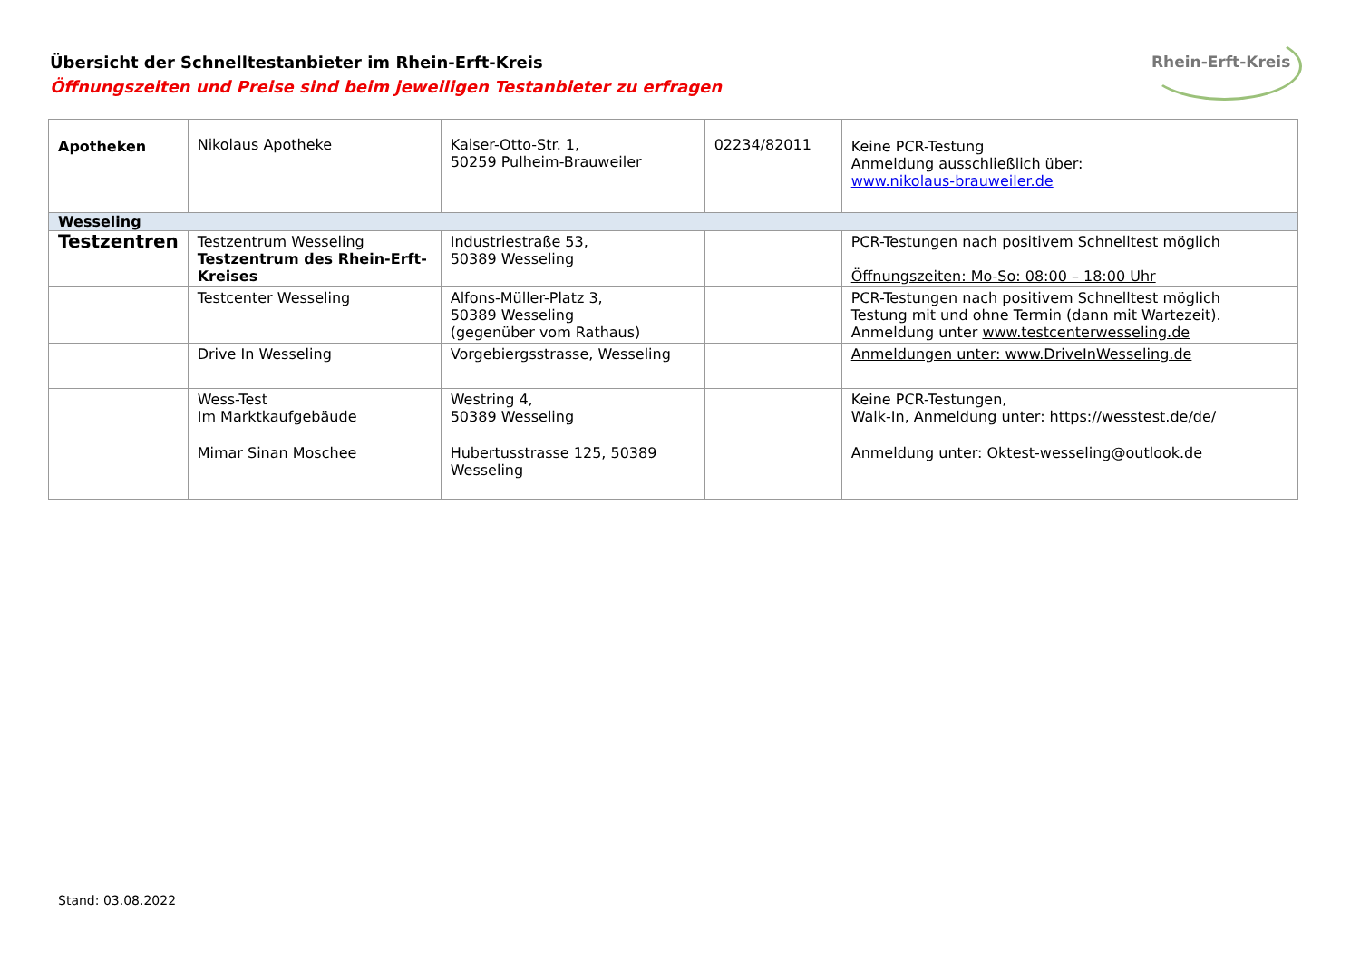Übersicht der Schnelltestanbieter im Rhein-Erft-Kreis
Öffnungszeiten und Preise sind beim jeweiligen Testanbieter zu erfragen
Rhein-Erft-Kreis
| Apotheken | Nikolaus Apotheke | Kaiser-Otto-Str. 1, 50259 Pulheim-Brauweiler | 02234/82011 | Keine PCR-Testung Anmeldung ausschließlich über: www.nikolaus-brauweiler.de |
| Wesseling | | | | |
| Testzentren | Testzentrum Wesseling Testzentrum des Rhein-Erft-Kreises | Industriestraße 53, 50389 Wesseling | | PCR-Testungen nach positivem Schnelltest möglich Öffnungszeiten: Mo-So: 08:00 – 18:00 Uhr |
| | Testcenter Wesseling | Alfons-Müller-Platz 3, 50389 Wesseling (gegenüber vom Rathaus) | | PCR-Testungen nach positivem Schnelltest möglich Testung mit und ohne Termin (dann mit Wartezeit). Anmeldung unter www.testcenterwesseling.de |
| | Drive In Wesseling | Vorgebiergsstrasse, Wesseling | | Anmeldungen unter: www.DriveInWesseling.de |
| | Wess-Test Im Marktkaufgebäude | Westring 4, 50389 Wesseling | | Keine PCR-Testungen, Walk-In, Anmeldung unter: https://wesstest.de/de/ |
| | Mimar Sinan Moschee | Hubertusstrasse 125, 50389 Wesseling | | Anmeldung unter: Oktest-wesseling@outlook.de |
Stand: 03.08.2022